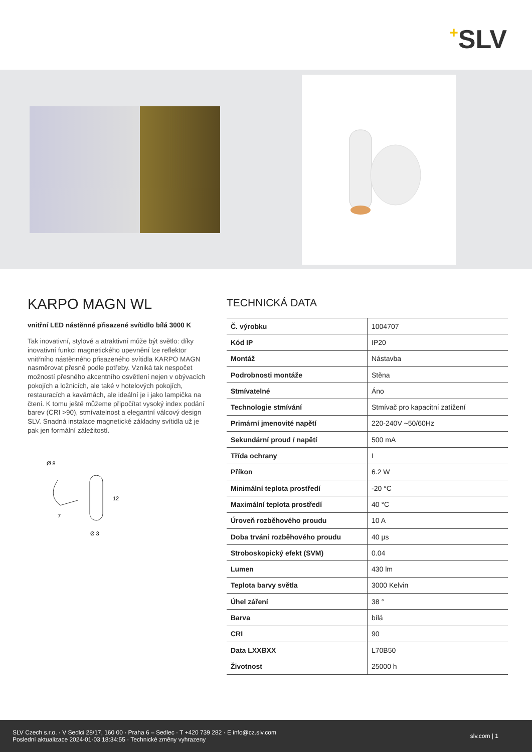+SLV
KARPO MAGN WL
vnitřní LED nástěnné přisazené svítidlo bílá 3000 K
Tak inovativní, stylové a atraktivní může být světlo: díky inovativní funkci magnetického upevnění lze reflektor vnitřního nástěnného přisazeného svítidla KARPO MAGN nasměrovat přesně podle potřeby. Vzniká tak nespočet možností přesného akcentního osvětlení nejen v obývacích pokojích a ložnicích, ale také v hotelových pokojích, restauracích a kavárnách, ale ideální je i jako lampička na čtení. K tomu ještě můžeme připočítat vysoký index podání barev (CRI >90), stmívatelnost a elegantní válcový design SLV. Snadná instalace magnetické základny svítidla už je pak jen formální záležitostí.
Ø 8
12
7
Ø 3
TECHNICKÁ DATA
| Č. výrobku | 1004707 |
| Kód IP | IP20 |
| Montáž | Nástavba |
| Podrobnosti montáže | Stěna |
| Stmívatelné | Áno |
| Technologie stmívání | Stmívač pro kapacitní zatížení |
| Primární jmenovité napětí | 220-240V ~50/60Hz |
| Sekundární proud / napětí | 500 mA |
| Třída ochrany | I |
| Příkon | 6.2 W |
| Minimální teplota prostředí | -20 °C |
| Maximální teplota prostředí | 40 °C |
| Úroveň rozběhového proudu | 10 A |
| Doba trvání rozběhového proudu | 40 µs |
| Stroboskopický efekt (SVM) | 0.04 |
| Lumen | 430 lm |
| Teplota barvy světla | 3000 Kelvin |
| Úhel záření | 38 ° |
| Barva | bílá |
| CRI | 90 |
| Data LXXBXX | L70B50 |
| Životnost | 25000 h |
SLV Czech s.r.o. · V Sedlci 28/17, 160 00 · Praha 6 – Sedlec · T +420 739 282 · E info@cz.slv.com
Poslední aktualizace 2024-01-03 18:34:55 · Technické změny vyhrazeny
slv.com | 1